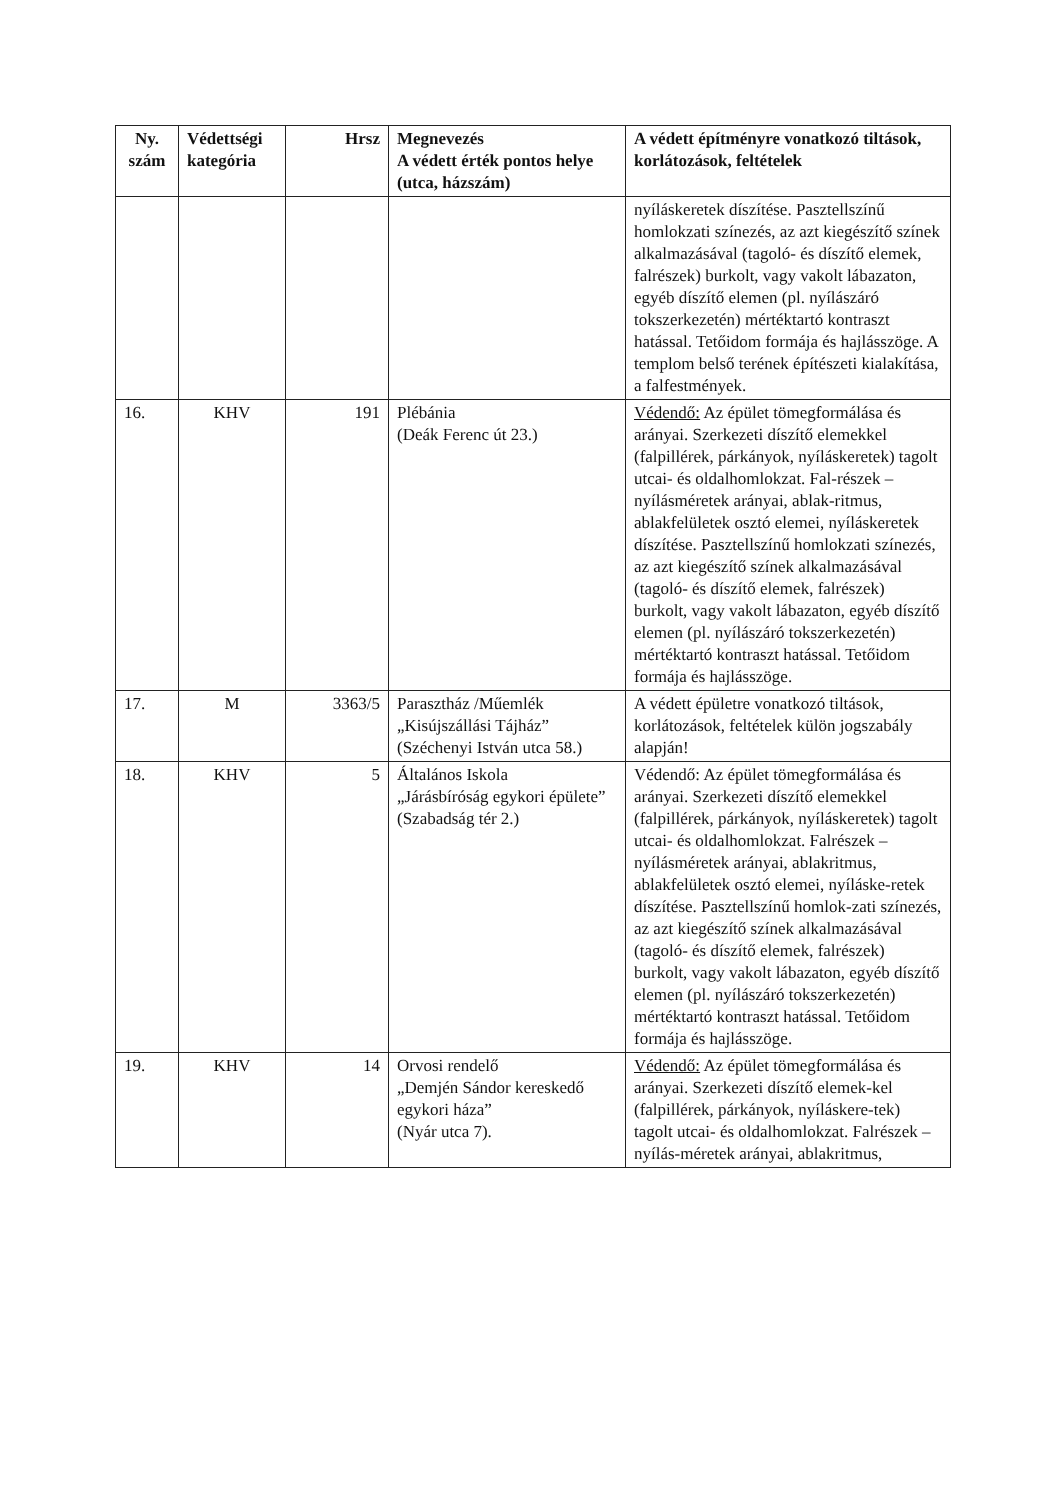| Ny. szám | Védettségi kategória | Hrsz | Megnevezés A védett érték pontos helye (utca, házszám) | A védett építményre vonatkozó tiltások, korlátozások, feltételek |
| --- | --- | --- | --- | --- |
| | | | | nyíláskeretek díszítése. Pasztellszínű homlokzati színezés, az azt kiegészítő színek alkalmazásával (tagoló- és díszítő elemek, falrészek) burkolt, vagy vakolt lábazaton, egyéb díszítő elemen (pl. nyílászáró tokszerkezetén) mértéktartó kontraszt hatással. Tetőidom formája és hajlásszöge. A templom belső terének építészeti kialakítása, a falfestmények. |
| 16. | KHV | 191 | Plébánia (Deák Ferenc út 23.) | Védendő: Az épület tömegformálása és arányai. Szerkezeti díszítő elemekkel (falpillérek, párkányok, nyíláskeretek) tagolt utcai- és oldalhomlokzat. Fal-részek – nyílásméretek arányai, ablak-ritmus, ablakfelületek osztó elemei, nyíláskeretek díszítése. Pasztellszínű homlokzati színezés, az azt kiegészítő színek alkalmazásával (tagoló- és díszítő elemek, falrészek) burkolt, vagy vakolt lábazaton, egyéb díszítő elemen (pl. nyílászáró tokszerkezetén) mértéktartó kontraszt hatással. Tetőidom formája és hajlásszöge. |
| 17. | M | 3363/5 | Parasztház /Műemlék „Kisújszállási Tájház” (Széchenyi István utca 58.) | A védett épületre vonatkozó tiltások, korlátozások, feltételek külön jogszabály alapján! |
| 18. | KHV | 5 | Általános Iskola „Járásbíróság egykori épülete” (Szabadság tér 2.) | Védendő: Az épület tömegformálása és arányai. Szerkezeti díszítő elemekkel (falpillérek, párkányok, nyíláskeretek) tagolt utcai- és oldalhomlokzat. Falrészek – nyílásméretek arányai, ablakritmus, ablakfelületek osztó elemei, nyíláske-retek díszítése. Pasztellszínű homlok-zati színezés, az azt kiegészítő színek alkalmazásával (tagoló- és díszítő elemek, falrészek) burkolt, vagy vakolt lábazaton, egyéb díszítő elemen (pl. nyílászáró tokszerkezetén) mértéktartó kontraszt hatással. Tetőidom formája és hajlásszöge. |
| 19. | KHV | 14 | Orvosi rendelő „Demjén Sándor kereskedő egykori háza” (Nyár utca 7). | Védendő: Az épület tömegformálása és arányai. Szerkezeti díszítő elemek-kel (falpillérek, párkányok, nyíláskere-tek) tagolt utcai- és oldalhomlokzat. Falrészek – nyílás-méretek arányai, ablakritmus, |